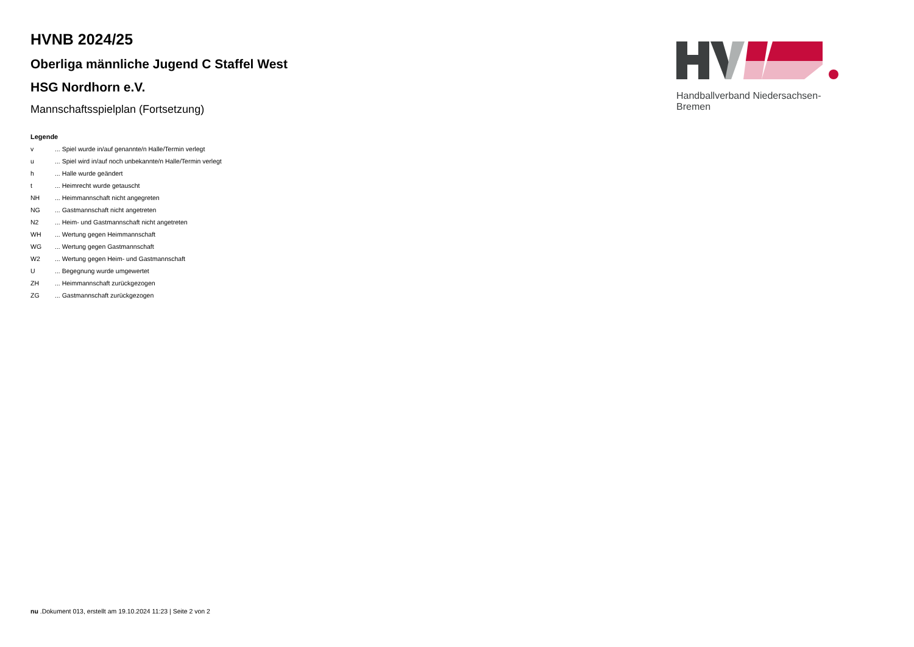HVNB 2024/25
Oberliga männliche Jugend C Staffel West
HSG Nordhorn e.V.
Mannschaftsspielplan (Fortsetzung)
Legende
| v | ... Spiel wurde in/auf genannte/n Halle/Termin verlegt |
| u | ... Spiel wird in/auf noch unbekannte/n Halle/Termin verlegt |
| h | ... Halle wurde geändert |
| t | ... Heimrecht wurde getauscht |
| NH | ... Heimmannschaft nicht angegreten |
| NG | ... Gastmannschaft nicht angetreten |
| N2 | ... Heim- und Gastmannschaft nicht angetreten |
| WH | ... Wertung gegen Heimmannschaft |
| WG | ... Wertung gegen Gastmannschaft |
| W2 | ... Wertung gegen Heim- und Gastmannschaft |
| U | ... Begegnung wurde umgewertet |
| ZH | ... Heimmannschaft zurückgezogen |
| ZG | ... Gastmannschaft zurückgezogen |
Handballverband Niedersachsen-Bremen
nu .Dokument 013, erstellt am 19.10.2024 11:23 | Seite 2 von 2